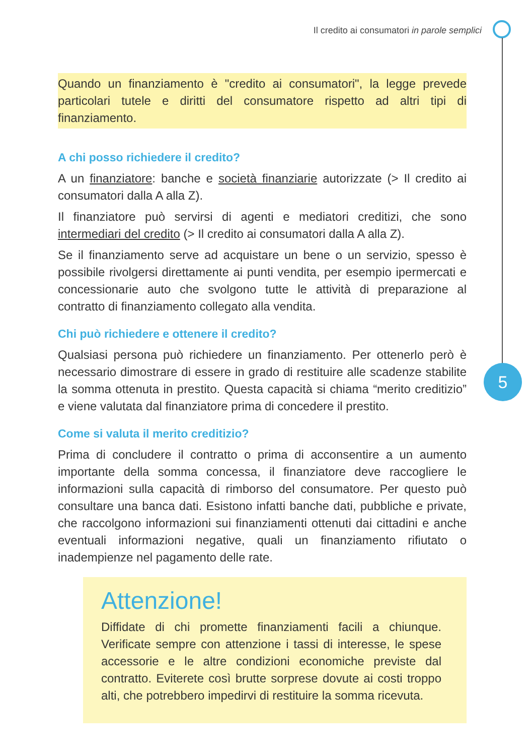Il credito ai consumatori in parole semplici
5
Quando un finanziamento è "credito ai consumatori", la legge prevede particolari tutele e diritti del consumatore rispetto ad altri tipi di finanziamento.
A chi posso richiedere il credito?
A un finanziatore: banche e società finanziarie autorizzate (> Il credito ai consumatori dalla A alla Z).
Il finanziatore può servirsi di agenti e mediatori creditizi, che sono intermediari del credito (> Il credito ai consumatori dalla A alla Z).
Se il finanziamento serve ad acquistare un bene o un servizio, spesso è possibile rivolgersi direttamente ai punti vendita, per esempio ipermercati e concessionarie auto che svolgono tutte le attività di preparazione al contratto di finanziamento collegato alla vendita.
Chi può richiedere e ottenere il credito?
Qualsiasi persona può richiedere un finanziamento. Per ottenerlo però è necessario dimostrare di essere in grado di restituire alle scadenze stabilite la somma ottenuta in prestito. Questa capacità si chiama “merito creditizio” e viene valutata dal finanziatore prima di concedere il prestito.
Come si valuta il merito creditizio?
Prima di concludere il contratto o prima di acconsentire a un aumento importante della somma concessa, il finanziatore deve raccogliere le informazioni sulla capacità di rimborso del consumatore. Per questo può consultare una banca dati. Esistono infatti banche dati, pubbliche e private, che raccolgono informazioni sui finanziamenti ottenuti dai cittadini e anche eventuali informazioni negative, quali un finanziamento rifiutato o inadempienze nel pagamento delle rate.
Attenzione!
Diffidate di chi promette finanziamenti facili a chiunque. Verificate sempre con attenzione i tassi di interesse, le spese accessorie e le altre condizioni economiche previste dal contratto. Eviterete così brutte sorprese dovute ai costi troppo alti, che potrebbero impedirvi di restituire la somma ricevuta.